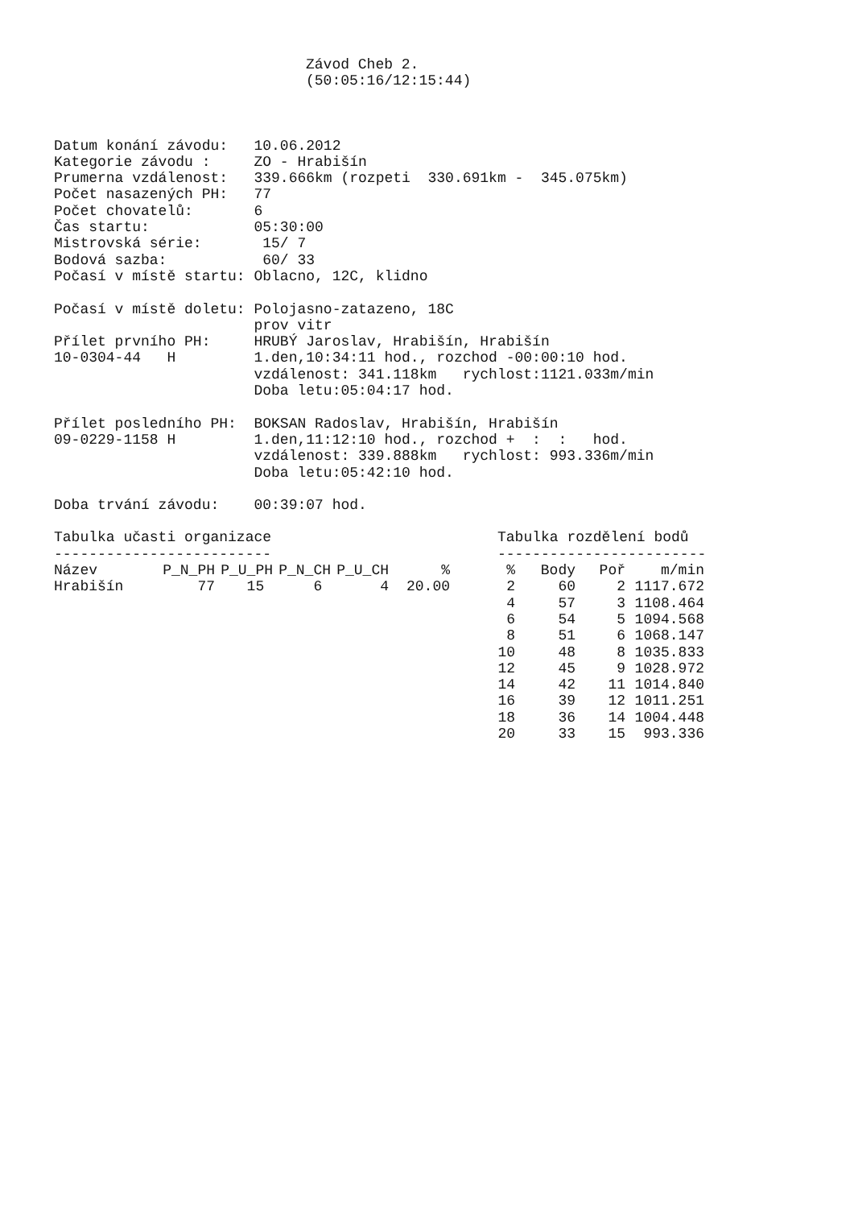Závod Cheb 2.
(50:05:16/12:15:44)
Datum konání závodu:   10.06.2012
Kategorie závodu :     ZO - Hrabišín
Prumerna vzdálenost:   339.666km (rozpeti  330.691km -  345.075km)
Počet nasazených PH:   77
Počet chovatelů:       6
Čas startu:            05:30:00
Mistrovská série:       15/ 7
Bodová sazba:           60/ 33
Počasí v místě startu: Oblacno, 12C, klidno

Počasí v místě doletu: Polojasno-zatazeno, 18C
                       prov vitr
Přílet prvního PH:     HRUBÝ Jaroslav, Hrabišín, Hrabišín
10-0304-44   H         1.den,10:34:11 hod., rozchod -00:00:10 hod.
                       vzdálenost: 341.118km   rychlost:1121.033m/min
                       Doba letu:05:04:17 hod.

Přílet posledního PH:  BOKSAN Radoslav, Hrabišín, Hrabišín
09-0229-1158 H         1.den,11:12:10 hod., rozchod +  :  :   hod.
                       vzdálenost: 339.888km   rychlost: 993.336m/min
                       Doba letu:05:42:10 hod.

Doba trvání závodu:    00:39:07 hod.
Tabulka učasti organizace
-------------------------
| Název | P_N_PH | P_U_PH | P_N_CH | P_U_CH | % |
| --- | --- | --- | --- | --- | --- |
| Hrabišín | 77 | 15 | 6 | 4 | 20.00 |
Tabulka rozdělení bodů
------------------------
| % | Body | Poř | m/min |
| --- | --- | --- | --- |
| 2 | 60 | 2 | 1117.672 |
| 4 | 57 | 3 | 1108.464 |
| 6 | 54 | 5 | 1094.568 |
| 8 | 51 | 6 | 1068.147 |
| 10 | 48 | 8 | 1035.833 |
| 12 | 45 | 9 | 1028.972 |
| 14 | 42 | 11 | 1014.840 |
| 16 | 39 | 12 | 1011.251 |
| 18 | 36 | 14 | 1004.448 |
| 20 | 33 | 15 | 993.336 |